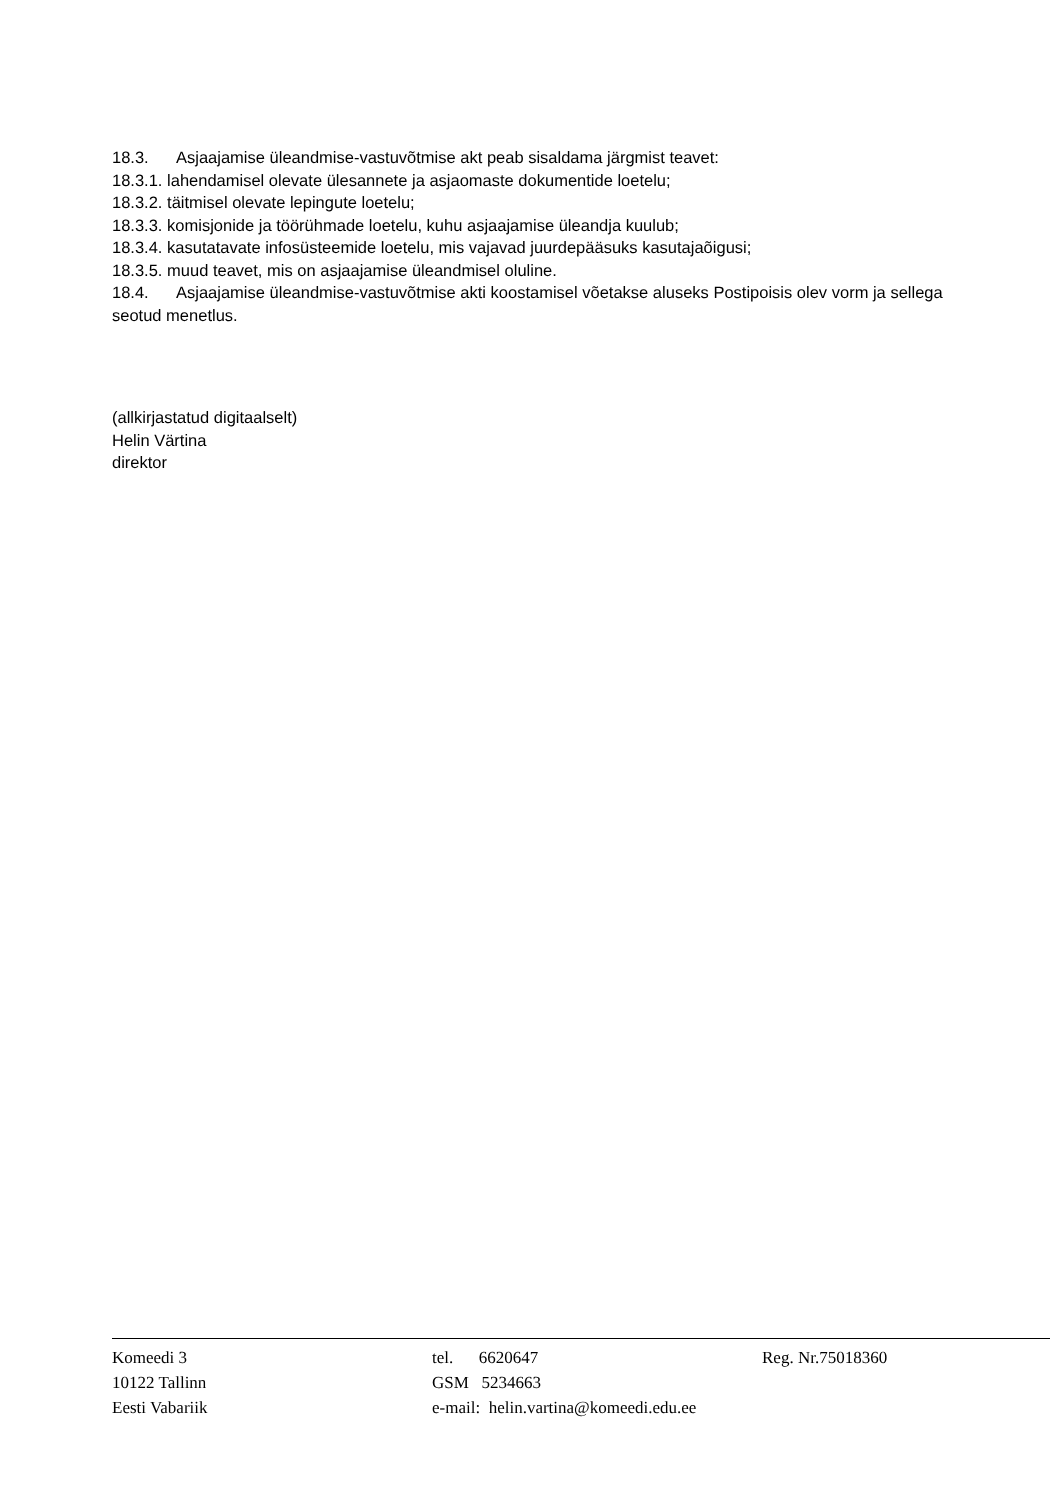18.3. Asjaajamise üleandmise-vastuvõtmise akt peab sisaldama järgmist teavet:
18.3.1. lahendamisel olevate ülesannete ja asjaomaste dokumentide loetelu;
18.3.2. täitmisel olevate lepingute loetelu;
18.3.3. komisjonide ja töörühmade loetelu, kuhu asjaajamise üleandja kuulub;
18.3.4. kasutatavate infosüsteemide loetelu, mis vajavad juurdepääsuks kasutajaõigusi;
18.3.5. muud teavet, mis on asjaajamise üleandmisel oluline.
18.4. Asjaajamise üleandmise-vastuvõtmise akti koostamisel võetakse aluseks Postipoisis olev vorm ja sellega seotud menetlus.
(allkirjastatud digitaalselt)
Helin Värtina
direktor
Komeedi 3
10122 Tallinn
Eesti Vabariik
tel. 6620647
GSM 5234663
e-mail: helin.vartina@komeedi.edu.ee
Reg. Nr.75018360